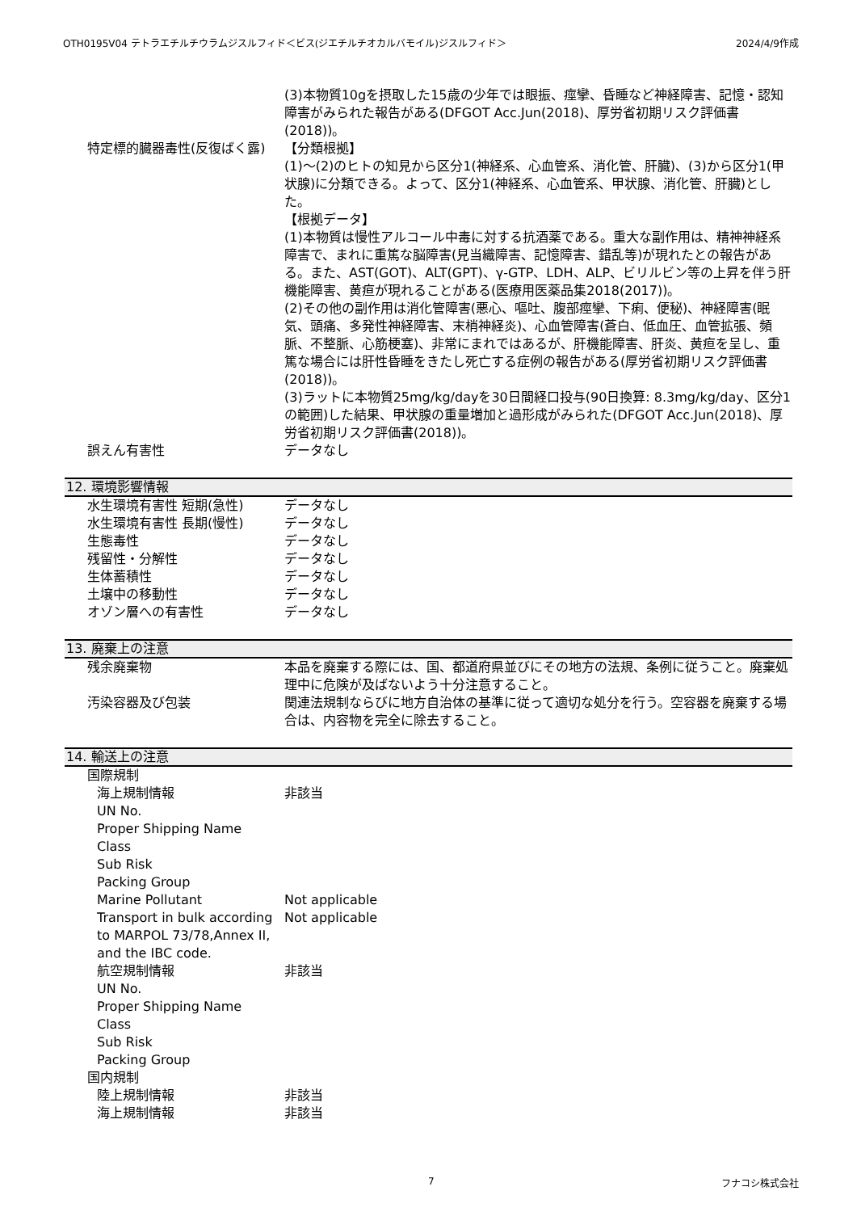OTH0195V04 テトラエチルチウラムジスルフィド＜ビス(ジエチルチオカルバモイル)ジスルフィド＞ 2024/4/9作成
(3)本物質10gを摂取した15歳の少年では眼振、痙攣、昏睡など神経障害、記憶・認知障害がみられた報告がある(DFGOT Acc.Jun(2018)、厚労省初期リスク評価書(2018))。
特定標的臓器毒性(反復ばく露) 【分類根拠】
(1)～(2)のヒトの知見から区分1(神経系、心血管系、消化管、肝臓)、(3)から区分1(甲状腺)に分類できる。よって、区分1(神経系、心血管系、甲状腺、消化管、肝臓)とした。
【根拠データ】
(1)本物質は慢性アルコール中毒に対する抗酒薬である。重大な副作用は、精神神経系障害で、まれに重篤な脳障害(見当織障害、記憶障害、錯乱等)が現れたとの報告がある。また、AST(GOT)、ALT(GPT)、γ-GTP、LDH、ALP、ビリルビン等の上昇を伴う肝機能障害、黄疸が現れることがある(医療用医薬品集2018(2017))。
(2)その他の副作用は消化管障害(悪心、嘔吐、腹部痙攣、下痢、便秘)、神経障害(眠気、頭痛、多発性神経障害、末梢神経炎)、心血管障害(蒼白、低血圧、血管拡張、頻脈、不整脈、心筋梗塞)、非常にまれではあるが、肝機能障害、肝炎、黄疸を呈し、重篤な場合には肝性昏睡をきたし死亡する症例の報告がある(厚労省初期リスク評価書(2018))。
(3)ラットに本物質25mg/kg/dayを30日間経口投与(90日換算: 8.3mg/kg/day、区分1の範囲)した結果、甲状腺の重量増加と過形成がみられた(DFGOT Acc.Jun(2018)、厚労省初期リスク評価書(2018))。
誤えん有害性 データなし
12. 環境影響情報
水生環境有害性 短期(急性) データなし
水生環境有害性 長期(慢性) データなし
生態毒性 データなし
残留性・分解性 データなし
生体蓄積性 データなし
土壌中の移動性 データなし
オゾン層への有害性 データなし
13. 廃棄上の注意
残余廃棄物 本品を廃棄する際には、国、都道府県並びにその地方の法規、条例に従うこと。廃棄処理中に危険が及ばないよう十分注意すること。
汚染容器及び包装 関連法規制ならびに地方自治体の基準に従って適切な処分を行う。空容器を廃棄する場合は、内容物を完全に除去すること。
14. 輸送上の注意
国際規制
海上規制情報 非該当
UN No.
Proper Shipping Name
Class
Sub Risk
Packing Group
Marine Pollutant Not applicable
Transport in bulk according to MARPOL 73/78,Annex II, and the IBC code.
Not applicable
航空規制情報 非該当
UN No.
Proper Shipping Name
Class
Sub Risk
Packing Group
国内規制
陸上規制情報 非該当
海上規制情報 非該当
7 フナコシ株式会社